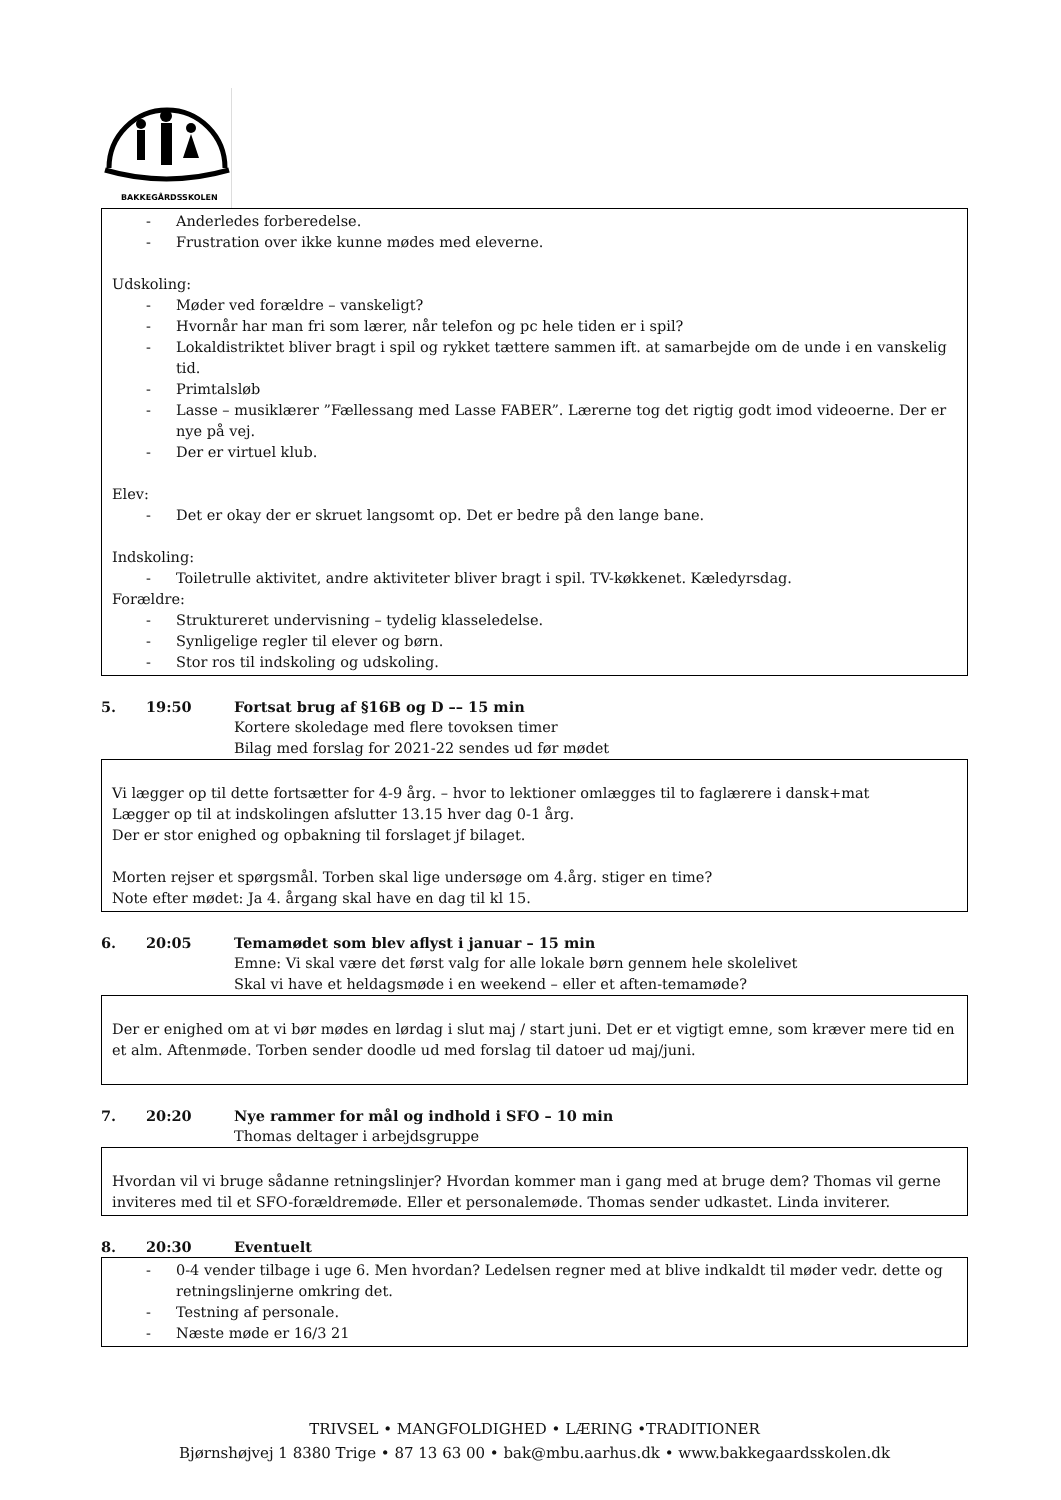BAKKEGÅRDSSKOLEN
- Anderledes forberedelse.
- Frustration over ikke kunne mødes med eleverne.
Udskoling:
- Møder ved forældre – vanskeligt?
- Hvornår har man fri som lærer, når telefon og pc hele tiden er i spil?
- Lokaldistriktet bliver bragt i spil og rykket tættere sammen ift. at samarbejde om de unde i en vanskelig tid.
- Primtalsløb
- Lasse – musiklærer ”Fællessang med Lasse FABER”. Lærerne tog det rigtig godt imod videoerne. Der er nye på vej.
- Der er virtuel klub.
Elev:
- Det er okay der er skruet langsomt op. Det er bedre på den lange bane.
Indskoling:
- Toiletrulle aktivitet, andre aktiviteter bliver bragt i spil. TV-køkkenet. Kæledyrsdag.
Forældre:
- Struktureret undervisning – tydelig klasseledelse.
- Synligelige regler til elever og børn.
- Stor ros til indskoling og udskoling.
5. 19:50 Fortsat brug af §16B og D –– 15 min
Kortere skoledage med flere tovoksen timer
Bilag med forslag for 2021-22 sendes ud før mødet
Vi lægger op til dette fortsætter for 4-9 årg. – hvor to lektioner omlægges til to faglærere i dansk+mat
Lægger op til at indskolingen afslutter 13.15 hver dag 0-1 årg.
Der er stor enighed og opbakning til forslaget jf bilaget.
Morten rejser et spørgsmål. Torben skal lige undersøge om 4.årg. stiger en time?
Note efter mødet: Ja 4. årgang skal have en dag til kl 15.
6. 20:05 Temamødet som blev aflyst i januar – 15 min
Emne: Vi skal være det først valg for alle lokale børn gennem hele skolelivet
Skal vi have et heldagsmøde i en weekend – eller et aften-temamøde?
Der er enighed om at vi bør mødes en lørdag i slut maj / start juni. Det er et vigtigt emne, som kræver mere tid en et alm. Aftenmøde. Torben sender doodle ud med forslag til datoer ud maj/juni.
7. 20:20 Nye rammer for mål og indhold i SFO – 10 min
Thomas deltager i arbejdsgruppe
Hvordan vil vi bruge sådanne retningslinjer? Hvordan kommer man i gang med at bruge dem? Thomas vil gerne inviteres med til et SFO-forældremøde. Eller et personalemøde. Thomas sender udkastet. Linda inviterer.
8. 20:30 Eventuelt
- 0-4 vender tilbage i uge 6. Men hvordan? Ledelsen regner med at blive indkaldt til møder vedr. dette og retningslinjerne omkring det.
- Testning af personale.
- Næste møde er 16/3 21
TRIVSEL • MANGFOLDIGHED • LÆRING •TRADITIONER
Bjørnshøjvej 1 8380 Trige • 87 13 63 00 • bak@mbu.aarhus.dk • www.bakkegaardsskolen.dk